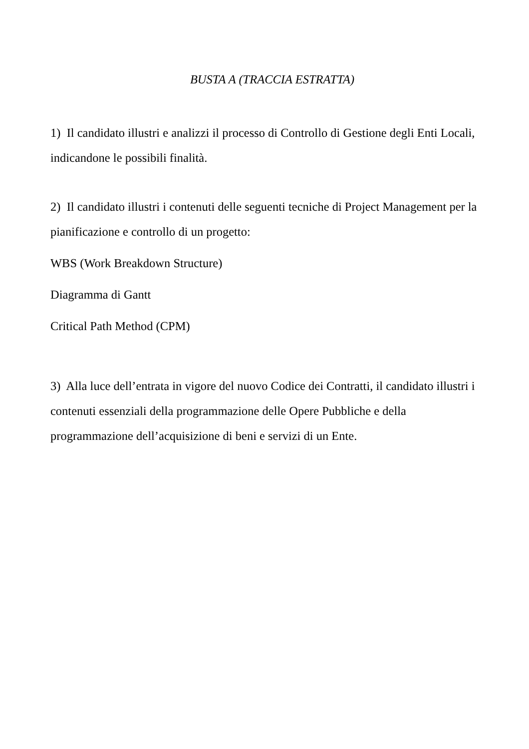BUSTA A (TRACCIA ESTRATTA)
1) Il candidato illustri e analizzi il processo di Controllo di Gestione degli Enti Locali, indicandone le possibili finalità.
2) Il candidato illustri i contenuti delle seguenti tecniche di Project Management per la pianificazione e controllo di un progetto:
WBS (Work Breakdown Structure)
Diagramma di Gantt
Critical Path Method (CPM)
3) Alla luce dell’entrata in vigore del nuovo Codice dei Contratti, il candidato illustri i contenuti essenziali della programmazione delle Opere Pubbliche e della programmazione dell’acquisizione di beni e servizi di un Ente.